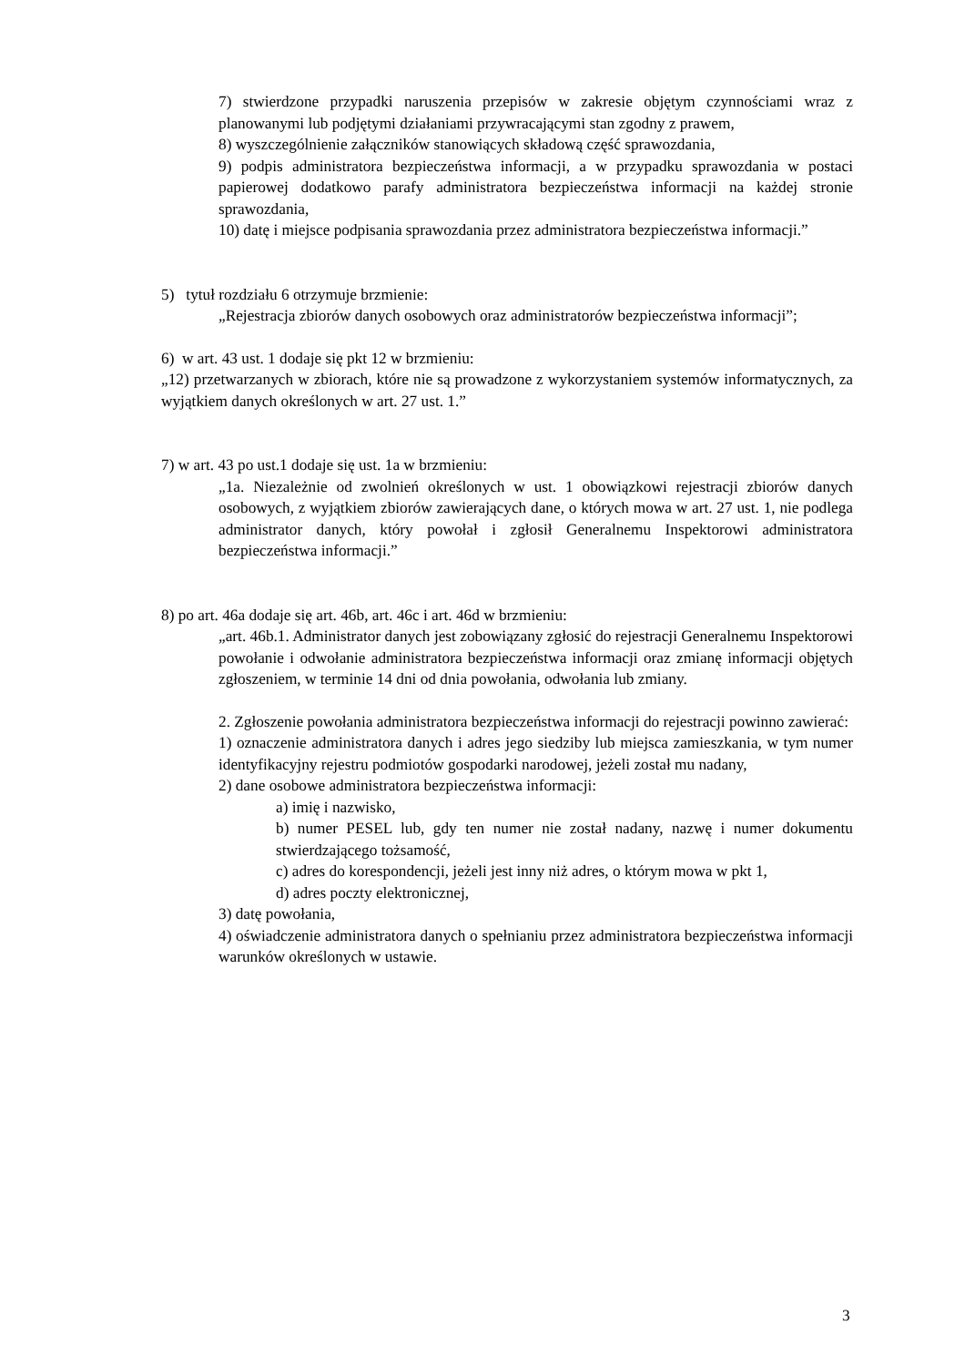7) stwierdzone przypadki naruszenia przepisów w zakresie objętym czynnościami wraz z planowanymi lub podjętymi działaniami przywracającymi stan zgodny z prawem,
8) wyszczególnienie załączników stanowiących składową część sprawozdania,
9) podpis administratora bezpieczeństwa informacji, a w przypadku sprawozdania w postaci papierowej dodatkowo parafy administratora bezpieczeństwa informacji na każdej stronie sprawozdania,
10) datę i miejsce podpisania sprawozdania przez administratora bezpieczeństwa informacji.”
5) tytuł rozdziału 6 otrzymuje brzmienie:
„Rejestracja zbiorów danych osobowych oraz administratorów bezpieczeństwa informacji”;
6) w art. 43 ust. 1 dodaje się pkt 12 w brzmieniu:
„12) przetwarzanych w zbiorach, które nie są prowadzone z wykorzystaniem systemów informatycznych, za wyjątkiem danych określonych w art. 27 ust. 1.”
7) w art. 43 po ust.1 dodaje się ust. 1a w brzmieniu:
„1a. Niezależnie od zwolnień określonych w ust. 1 obowiązkowi rejestracji zbiorów danych osobowych, z wyjątkiem zbiorów zawierających dane, o których mowa w art. 27 ust. 1, nie podlega administrator danych, który powołał i zgłosił Generalnemu Inspektorowi administratora bezpieczeństwa informacji.”
8) po art. 46a dodaje się art. 46b, art. 46c i art. 46d w brzmieniu:
„art. 46b.1. Administrator danych jest zobowiązany zgłosić do rejestracji Generalnemu Inspektorowi powołanie i odwołanie administratora bezpieczeństwa informacji oraz zmianę informacji objętych zgłoszeniem, w terminie 14 dni od dnia powołania, odwołania lub zmiany.
2. Zgłoszenie powołania administratora bezpieczeństwa informacji do rejestracji powinno zawierać:
1) oznaczenie administratora danych i adres jego siedziby lub miejsca zamieszkania, w tym numer identyfikacyjny rejestru podmiotów gospodarki narodowej, jeżeli został mu nadany,
2) dane osobowe administratora bezpieczeństwa informacji:
a) imię i nazwisko,
b) numer PESEL lub, gdy ten numer nie został nadany, nazwę i numer dokumentu stwierdzającego tożsamość,
c) adres do korespondencji, jeżeli jest inny niż adres, o którym mowa w pkt 1,
d) adres poczty elektronicznej,
3) datę powołania,
4) oświadczenie administratora danych o spełnianiu przez administratora bezpieczeństwa informacji warunków określonych w ustawie.
3